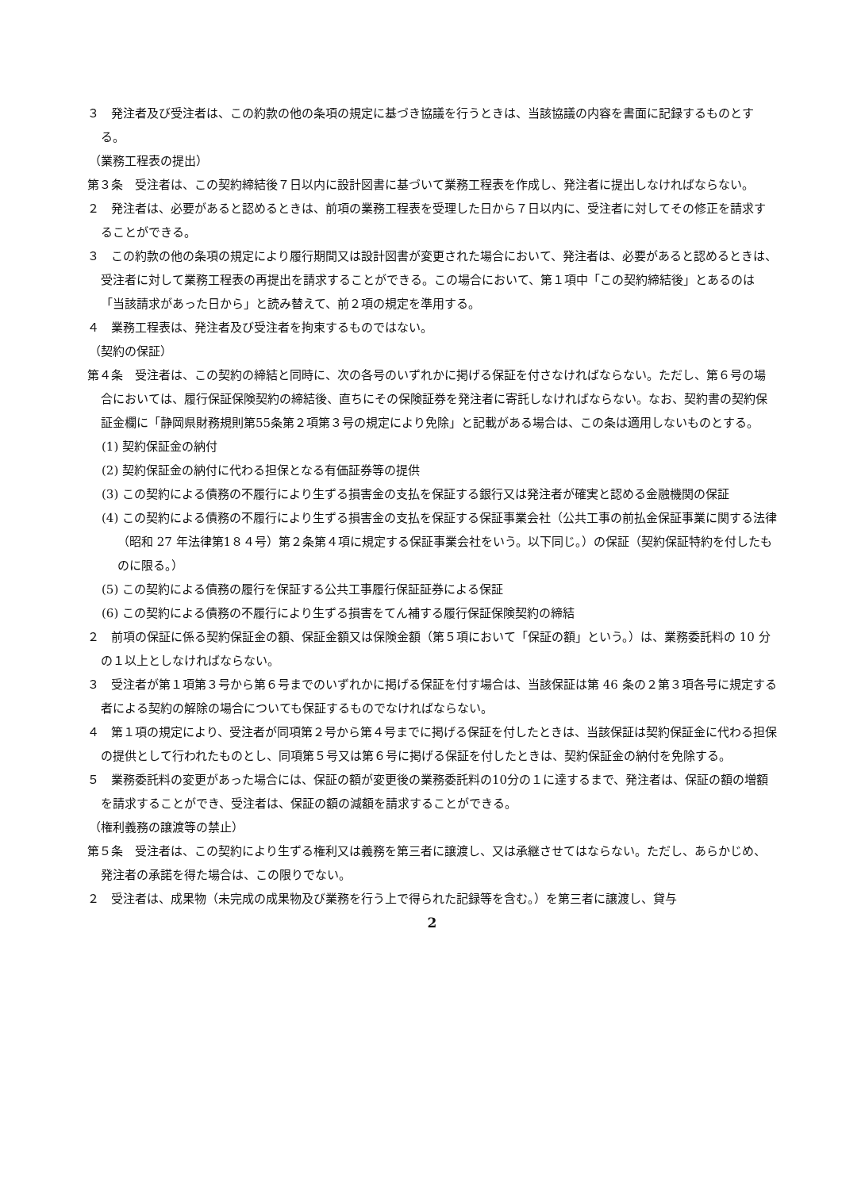３　発注者及び受注者は、この約款の他の条項の規定に基づき協議を行うときは、当該協議の内容を書面に記録するものとする。
（業務工程表の提出）
第３条　受注者は、この契約締結後７日以内に設計図書に基づいて業務工程表を作成し、発注者に提出しなければならない。
２　発注者は、必要があると認めるときは、前項の業務工程表を受理した日から７日以内に、受注者に対してその修正を請求することができる。
３　この約款の他の条項の規定により履行期間又は設計図書が変更された場合において、発注者は、必要があると認めるときは、受注者に対して業務工程表の再提出を請求することができる。この場合において、第１項中「この契約締結後」とあるのは「当該請求があった日から」と読み替えて、前２項の規定を準用する。
４　業務工程表は、発注者及び受注者を拘束するものではない。
（契約の保証）
第４条　受注者は、この契約の締結と同時に、次の各号のいずれかに掲げる保証を付さなければならない。ただし、第６号の場合においては、履行保証保険契約の締結後、直ちにその保険証券を発注者に寄託しなければならない。なお、契約書の契約保証金欄に「静岡県財務規則第55条第２項第３号の規定により免除」と記載がある場合は、この条は適用しないものとする。
(1) 契約保証金の納付
(2) 契約保証金の納付に代わる担保となる有価証券等の提供
(3) この契約による債務の不履行により生ずる損害金の支払を保証する銀行又は発注者が確実と認める金融機関の保証
(4) この契約による債務の不履行により生ずる損害金の支払を保証する保証事業会社（公共工事の前払金保証事業に関する法律（昭和 27 年法律第1８４号）第２条第４項に規定する保証事業会社をいう。以下同じ。）の保証（契約保証特約を付したものに限る。）
(5) この契約による債務の履行を保証する公共工事履行保証証券による保証
(6) この契約による債務の不履行により生ずる損害をてん補する履行保証保険契約の締結
２　前項の保証に係る契約保証金の額、保証金額又は保険金額（第５項において「保証の額」という。）は、業務委託料の 10 分の１以上としなければならない。
３　受注者が第１項第３号から第６号までのいずれかに掲げる保証を付す場合は、当該保証は第 46 条の２第３項各号に規定する者による契約の解除の場合についても保証するものでなければならない。
４　第１項の規定により、受注者が同項第２号から第４号までに掲げる保証を付したときは、当該保証は契約保証金に代わる担保の提供として行われたものとし、同項第５号又は第６号に掲げる保証を付したときは、契約保証金の納付を免除する。
５　業務委託料の変更があった場合には、保証の額が変更後の業務委託料の10分の１に達するまで、発注者は、保証の額の増額を請求することができ、受注者は、保証の額の減額を請求することができる。
（権利義務の譲渡等の禁止）
第５条　受注者は、この契約により生ずる権利又は義務を第三者に譲渡し、又は承継させてはならない。ただし、あらかじめ、発注者の承諾を得た場合は、この限りでない。
２　受注者は、成果物（未完成の成果物及び業務を行う上で得られた記録等を含む。）を第三者に譲渡し、貸与
2